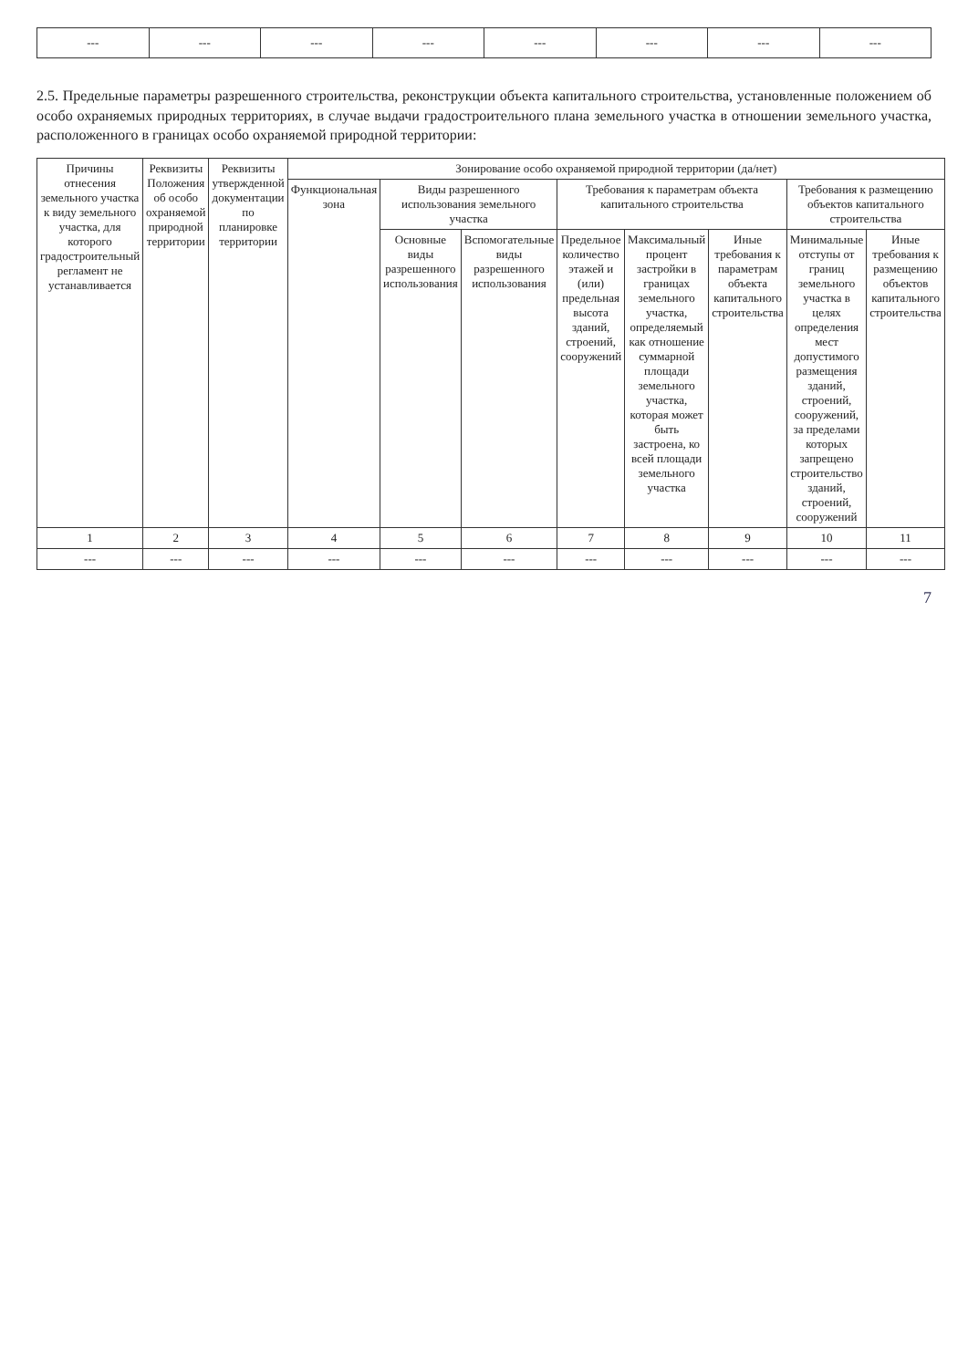| --- | --- | --- | --- | --- | --- | --- | --- |
2.5. Предельные параметры разрешенного строительства, реконструкции объекта капитального строительства, установленные положением об особо охраняемых природных территориях, в случае выдачи градостроительного плана земельного участка в отношении земельного участка, расположенного в границах особо охраняемой природной территории:
| Причины отнесения земельного участка к виду земельного участка, для которого градостроительный регламент не устанавливается | Реквизиты Положения об особо охраняемой природной территории | Реквизиты утвержденной документации по планировке территории | Зонирование особо охраняемой природной территории (да/нет) | | | | | | | |
| --- | --- | --- | --- | --- | --- | --- | --- | --- | --- | --- |
| | | | Функциональная зона | Виды разрешенного использования земельного участка | | Требования к параметрам объекта капитального строительства | | | Требования к размещению объектов капитального строительства | |
| | | | | Основные виды разрешенного использования | Вспомогательные виды разрешенного использования | Предельное количество этажей и (или) предельная высота зданий, строений, сооружений | Максимальный процент застройки в границах земельного участка, определяемый как отношение суммарной площади земельного участка, которая может быть застроена, ко всей площади земельного участка | Иные требования к параметрам объекта капитального строительства | Минимальные отступы от границ земельного участка в целях определения мест допустимого размещения зданий, строений, сооружений, за пределами которых запрещено строительство зданий, строений, сооружений | Иные требования к размещению объектов капитального строительства |
| 1 | 2 | 3 | 4 | 5 | 6 | 7 | 8 | 9 | 10 | 11 |
| --- | --- | --- | --- | --- | --- | --- | --- | --- | --- | --- |
7